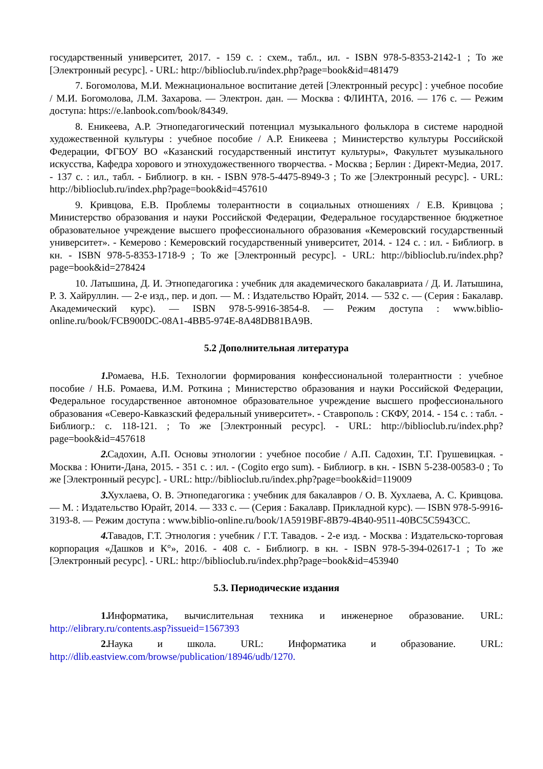государственный университет, 2017. - 159 с. : схем., табл., ил. - ISBN 978-5-8353-2142-1 ; То же [Электронный ресурс]. - URL: http://biblioclub.ru/index.php?page=book&id=481479
7. Богомолова, М.И. Межнациональное воспитание детей [Электронный ресурс] : учебное пособие / М.И. Богомолова, Л.М. Захарова. — Электрон. дан. — Москва : ФЛИНТА, 2016. — 176 с. — Режим доступа: https://e.lanbook.com/book/84349.
8. Еникеева, А.Р. Этнопедагогический потенциал музыкального фольклора в системе народной художественной культуры : учебное пособие / А.Р. Еникеева ; Министерство культуры Российской Федерации, ФГБОУ ВО «Казанский государственный институт культуры», Факультет музыкального искусства, Кафедра хорового и этнохудожественного творчества. - Москва ; Берлин : Директ-Медиа, 2017. - 137 с. : ил., табл. - Библиогр. в кн. - ISBN 978-5-4475-8949-3 ; То же [Электронный ресурс]. - URL: http://biblioclub.ru/index.php?page=book&id=457610
9. Кривцова, Е.В. Проблемы толерантности в социальных отношениях / Е.В. Кривцова ; Министерство образования и науки Российской Федерации, Федеральное государственное бюджетное образовательное учреждение высшего профессионального образования «Кемеровский государственный университет». - Кемерово : Кемеровский государственный университет, 2014. - 124 с. : ил. - Библиогр. в кн. - ISBN 978-5-8353-1718-9 ; То же [Электронный ресурс]. - URL: http://biblioclub.ru/index.php?page=book&id=278424
10. Латышина, Д. И. Этнопедагогика : учебник для академического бакалавриата / Д. И. Латышина, Р. З. Хайруллин. — 2-е изд., пер. и доп. — М. : Издательство Юрайт, 2014. — 532 с. — (Серия : Бакалавр. Академический курс). — ISBN 978-5-9916-3854-8. — Режим доступа : www.biblio-online.ru/book/FCB900DC-08A1-4BB5-974E-8A48DB81BA9B.
5.2 Дополнительная литература
1. Ромаева, Н.Б. Технологии формирования конфессиональной толерантности : учебное пособие / Н.Б. Ромаева, И.М. Роткина ; Министерство образования и науки Российской Федерации, Федеральное государственное автономное образовательное учреждение высшего профессионального образования «Северо-Кавказский федеральный университет». - Ставрополь : СКФУ, 2014. - 154 с. : табл. - Библиогр.: с. 118-121. ; То же [Электронный ресурс]. - URL: http://biblioclub.ru/index.php?page=book&id=457618
2. Садохин, А.П. Основы этнологии : учебное пособие / А.П. Садохин, Т.Г. Грушевицкая. - Москва : Юнити-Дана, 2015. - 351 с. : ил. - (Cogito ergo sum). - Библиогр. в кн. - ISBN 5-238-00583-0 ; То же [Электронный ресурс]. - URL: http://biblioclub.ru/index.php?page=book&id=119009
3. Хухлаева, О. В. Этнопедагогика : учебник для бакалавров / О. В. Хухлаева, А. С. Кривцова. — М. : Издательство Юрайт, 2014. — 333 с. — (Серия : Бакалавр. Прикладной курс). — ISBN 978-5-9916-3193-8. — Режим доступа : www.biblio-online.ru/book/1A5919BF-8B79-4B40-9511-40BC5C5943CC.
4. Тавадов, Г.Т. Этнология : учебник / Г.Т. Тавадов. - 2-е изд. - Москва : Издательско-торговая корпорация «Дашков и К°», 2016. - 408 с. - Библиогр. в кн. - ISBN 978-5-394-02617-1 ; То же [Электронный ресурс]. - URL: http://biblioclub.ru/index.php?page=book&id=453940
5.3. Периодические издания
1. Информатика, вычислительная техника и инженерное образование. URL: http://elibrary.ru/contents.asp?issueid=1567393
2. Наука и школа. URL: Информатика и образование. URL: http://dlib.eastview.com/browse/publication/18946/udb/1270.